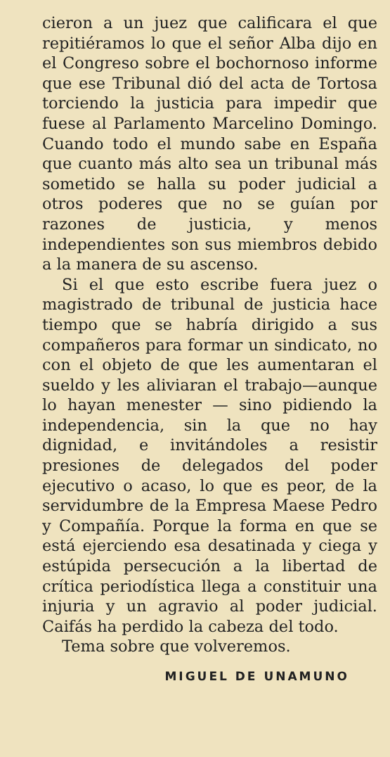cieron a un juez que calificara el que repitiéramos lo que el señor Alba dijo en el Congreso sobre el bochornoso informe que ese Tribunal dió del acta de Tortosa torciendo la justicia para impedir que fuese al Parlamento Marcelino Domingo. Cuando todo el mundo sabe en España que cuanto más alto sea un tribunal más sometido se halla su poder judicial a otros poderes que no se guían por razones de justicia, y menos independientes son sus miembros debido a la manera de su ascenso.
Si el que esto escribe fuera juez o magistrado de tribunal de justicia hace tiempo que se habría dirigido a sus compañeros para formar un sindicato, no con el objeto de que les aumentaran el sueldo y les aliviaran el trabajo—aunque lo hayan menester — sino pidiendo la independencia, sin la que no hay dignidad, e invitándoles a resistir presiones de delegados del poder ejecutivo o acaso, lo que es peor, de la servidumbre de la Empresa Maese Pedro y Compañía. Porque la forma en que se está ejerciendo esa desatinada y ciega y estúpida persecución a la libertad de crítica periodística llega a constituir una injuria y un agravio al poder judicial. Caifás ha perdido la cabeza del todo.
Tema sobre que volveremos.
MIGUEL DE UNAMUNO